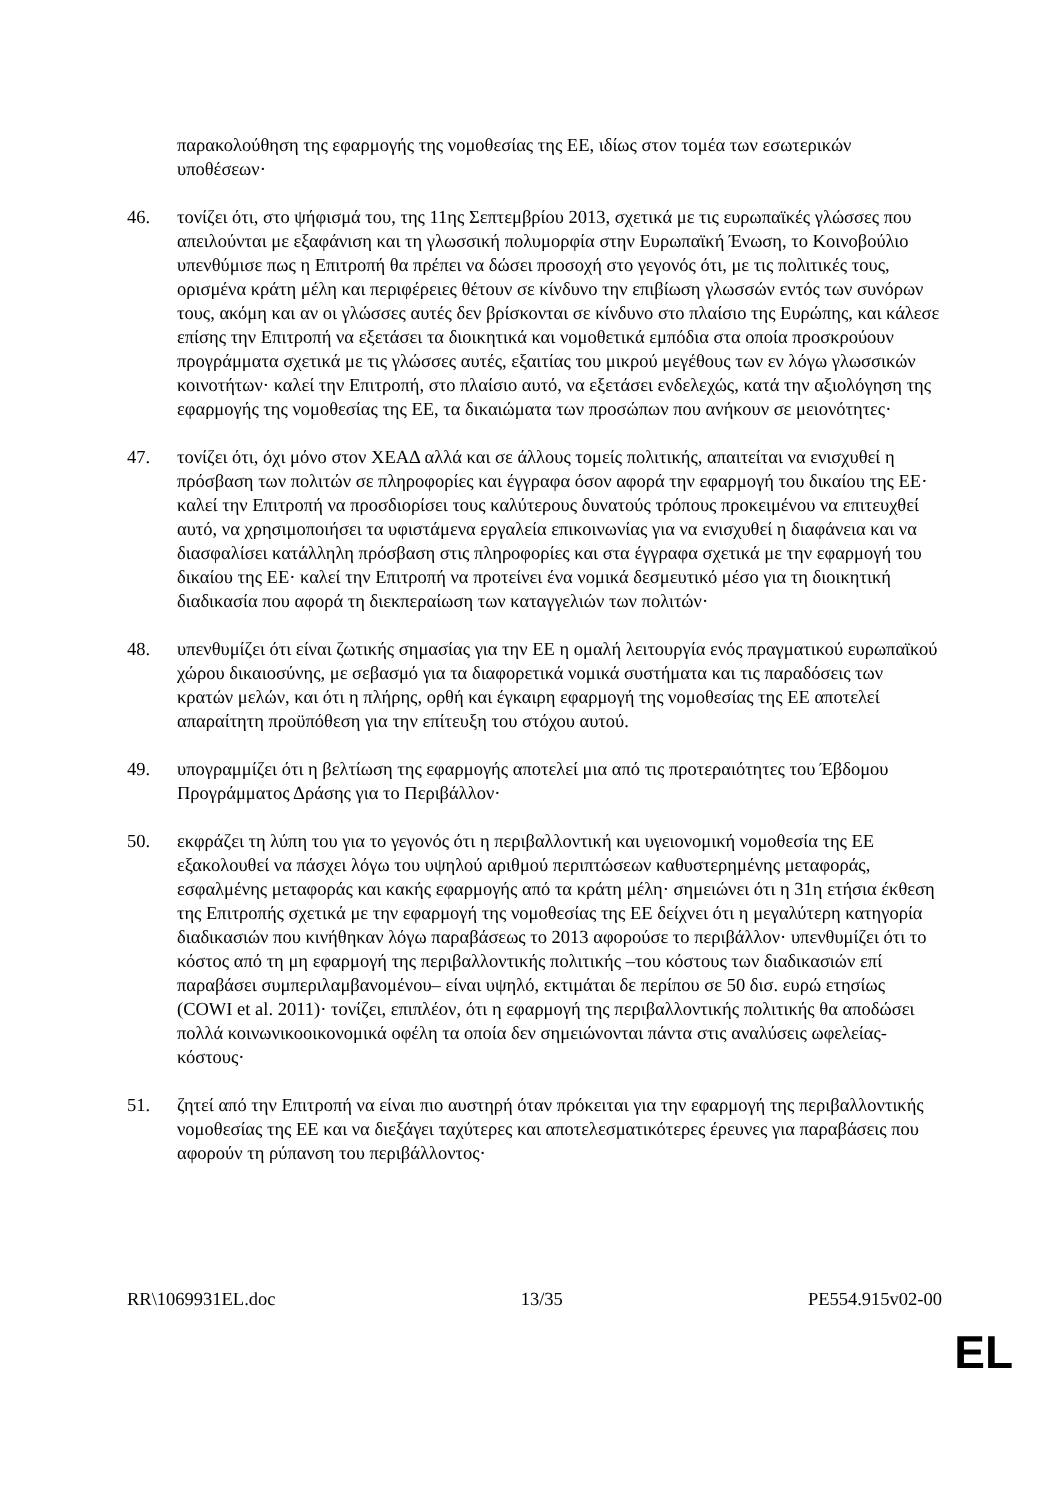παρακολούθηση της εφαρμογής της νομοθεσίας της ΕΕ, ιδίως στον τομέα των εσωτερικών υποθέσεων·
46. τονίζει ότι, στο ψήφισμά του, της 11ης Σεπτεμβρίου 2013, σχετικά με τις ευρωπαϊκές γλώσσες που απειλούνται με εξαφάνιση και τη γλωσσική πολυμορφία στην Ευρωπαϊκή Ένωση, το Κοινοβούλιο υπενθύμισε πως η Επιτροπή θα πρέπει να δώσει προσοχή στο γεγονός ότι, με τις πολιτικές τους, ορισμένα κράτη μέλη και περιφέρειες θέτουν σε κίνδυνο την επιβίωση γλωσσών εντός των συνόρων τους, ακόμη και αν οι γλώσσες αυτές δεν βρίσκονται σε κίνδυνο στο πλαίσιο της Ευρώπης, και κάλεσε επίσης την Επιτροπή να εξετάσει τα διοικητικά και νομοθετικά εμπόδια στα οποία προσκρούουν προγράμματα σχετικά με τις γλώσσες αυτές, εξαιτίας του μικρού μεγέθους των εν λόγω γλωσσικών κοινοτήτων· καλεί την Επιτροπή, στο πλαίσιο αυτό, να εξετάσει ενδελεχώς, κατά την αξιολόγηση της εφαρμογής της νομοθεσίας της ΕΕ, τα δικαιώματα των προσώπων που ανήκουν σε μειονότητες·
47. τονίζει ότι, όχι μόνο στον ΧΕΑΔ αλλά και σε άλλους τομείς πολιτικής, απαιτείται να ενισχυθεί η πρόσβαση των πολιτών σε πληροφορίες και έγγραφα όσον αφορά την εφαρμογή του δικαίου της ΕΕ· καλεί την Επιτροπή να προσδιορίσει τους καλύτερους δυνατούς τρόπους προκειμένου να επιτευχθεί αυτό, να χρησιμοποιήσει τα υφιστάμενα εργαλεία επικοινωνίας για να ενισχυθεί η διαφάνεια και να διασφαλίσει κατάλληλη πρόσβαση στις πληροφορίες και στα έγγραφα σχετικά με την εφαρμογή του δικαίου της ΕΕ· καλεί την Επιτροπή να προτείνει ένα νομικά δεσμευτικό μέσο για τη διοικητική διαδικασία που αφορά τη διεκπεραίωση των καταγγελιών των πολιτών·
48. υπενθυμίζει ότι είναι ζωτικής σημασίας για την ΕΕ η ομαλή λειτουργία ενός πραγματικού ευρωπαϊκού χώρου δικαιοσύνης, με σεβασμό για τα διαφορετικά νομικά συστήματα και τις παραδόσεις των κρατών μελών, και ότι η πλήρης, ορθή και έγκαιρη εφαρμογή της νομοθεσίας της ΕΕ αποτελεί απαραίτητη προϋπόθεση για την επίτευξη του στόχου αυτού.
49. υπογραμμίζει ότι η βελτίωση της εφαρμογής αποτελεί μια από τις προτεραιότητες του Έβδομου Προγράμματος Δράσης για το Περιβάλλον·
50. εκφράζει τη λύπη του για το γεγονός ότι η περιβαλλοντική και υγειονομική νομοθεσία της ΕΕ εξακολουθεί να πάσχει λόγω του υψηλού αριθμού περιπτώσεων καθυστερημένης μεταφοράς, εσφαλμένης μεταφοράς και κακής εφαρμογής από τα κράτη μέλη· σημειώνει ότι η 31η ετήσια έκθεση της Επιτροπής σχετικά με την εφαρμογή της νομοθεσίας της ΕΕ δείχνει ότι η μεγαλύτερη κατηγορία διαδικασιών που κινήθηκαν λόγω παραβάσεως το 2013 αφορούσε το περιβάλλον· υπενθυμίζει ότι το κόστος από τη μη εφαρμογή της περιβαλλοντικής πολιτικής –του κόστους των διαδικασιών επί παραβάσει συμπεριλαμβανομένου– είναι υψηλό, εκτιμάται δε περίπου σε 50 δισ. ευρώ ετησίως (COWI et al. 2011)· τονίζει, επιπλέον, ότι η εφαρμογή της περιβαλλοντικής πολιτικής θα αποδώσει πολλά κοινωνικοοικονομικά οφέλη τα οποία δεν σημειώνονται πάντα στις αναλύσεις ωφελείας-κόστους·
51. ζητεί από την Επιτροπή να είναι πιο αυστηρή όταν πρόκειται για την εφαρμογή της περιβαλλοντικής νομοθεσίας της ΕΕ και να διεξάγει ταχύτερες και αποτελεσματικότερες έρευνες για παραβάσεις που αφορούν τη ρύπανση του περιβάλλοντος·
RR\1069931EL.doc 13/35 PE554.915v02-00
EL